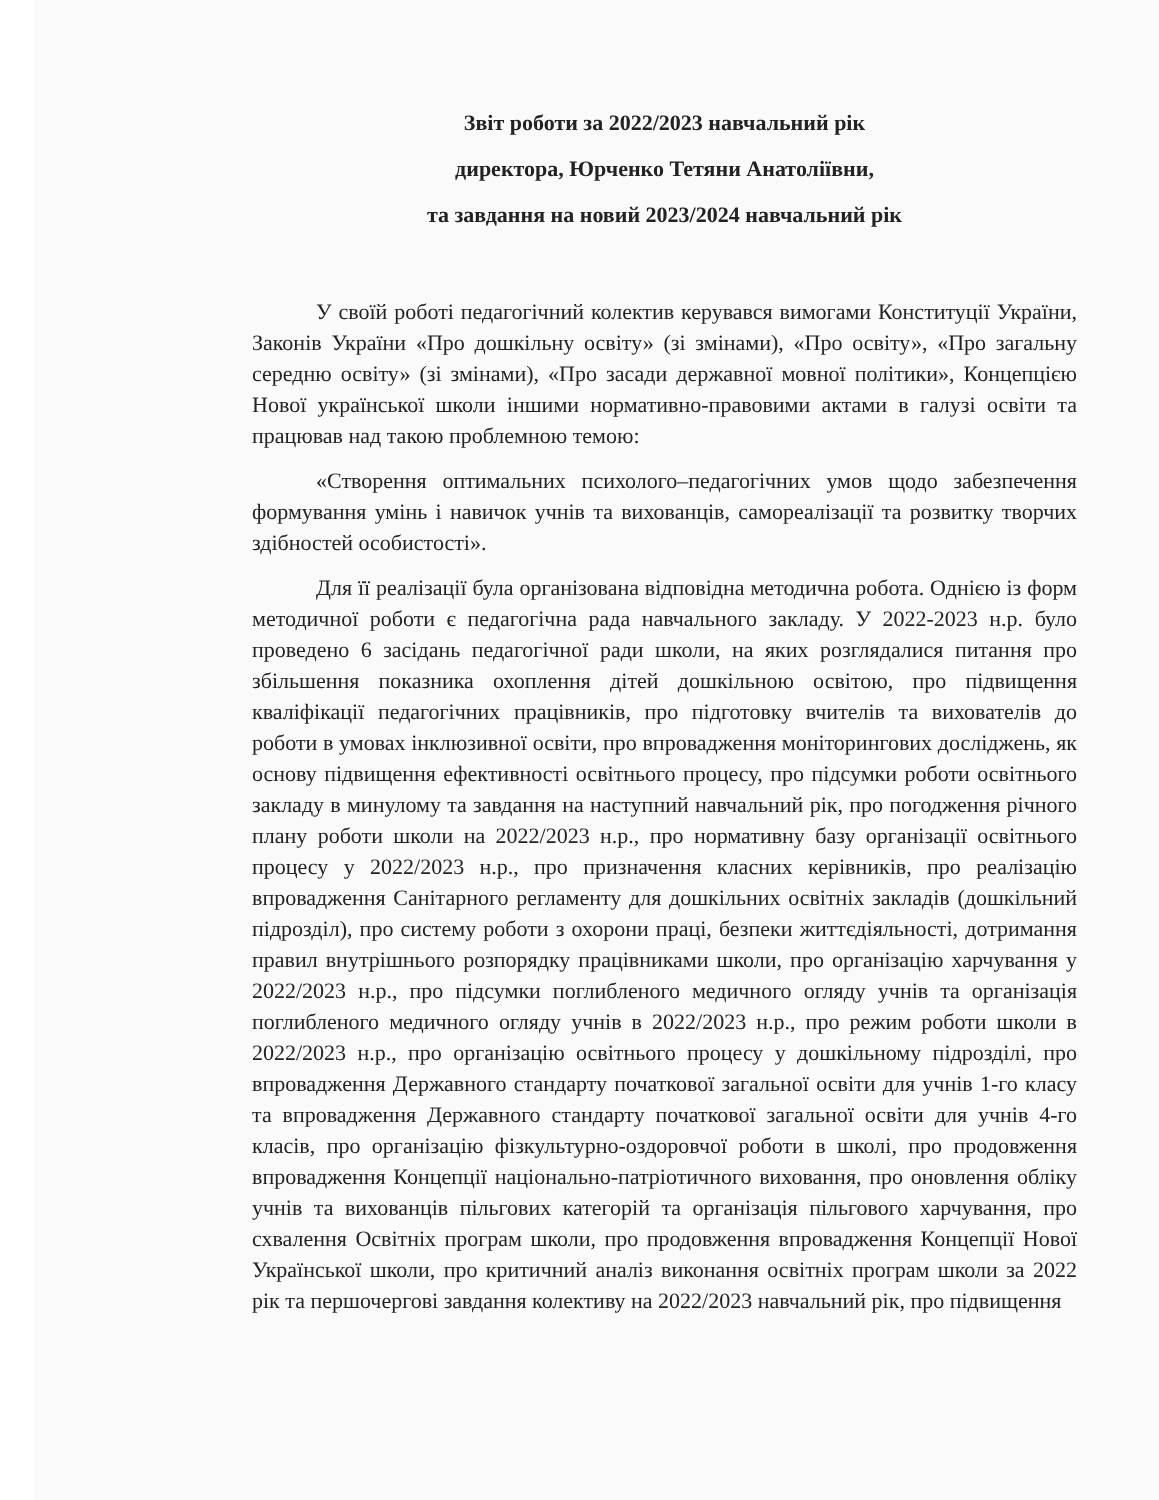Звіт роботи за 2022/2023 навчальний рік
директора, Юрченко Тетяни Анатоліївни,
та завдання на новий 2023/2024 навчальний рік
У своїй роботі педагогічний колектив керувався вимогами Конституції України, Законів України «Про дошкільну освіту» (зі змінами), «Про освіту», «Про загальну середню освіту» (зі змінами), «Про засади державної мовної політики», Концепцією Нової української школи іншими нормативно-правовими актами в галузі освіти та працював над такою проблемною темою:
«Створення оптимальних психолого–педагогічних умов щодо забезпечення формування умінь і навичок учнів та вихованців, самореалізації та розвитку творчих здібностей особистості».
Для її реалізації була організована відповідна методична робота. Однією із форм методичної роботи є педагогічна рада навчального закладу. У 2022-2023 н.р. було проведено 6 засідань педагогічної ради школи, на яких розглядалися питання про збільшення показника охоплення дітей дошкільною освітою, про підвищення кваліфікації педагогічних працівників, про підготовку вчителів та вихователів до роботи в умовах інклюзивної освіти, про впровадження моніторингових досліджень, як основу підвищення ефективності освітнього процесу, про підсумки роботи освітнього закладу в минулому та завдання на наступний навчальний рік, про погодження річного плану роботи школи на 2022/2023 н.р., про нормативну базу організації освітнього процесу у 2022/2023 н.р., про призначення класних керівників, про реалізацію впровадження Санітарного регламенту для дошкільних освітніх закладів (дошкільний підрозділ), про систему роботи з охорони праці, безпеки життєдіяльності, дотримання правил внутрішнього розпорядку працівниками школи, про організацію харчування у 2022/2023 н.р., про підсумки поглибленого медичного огляду учнів та організація поглибленого медичного огляду учнів в 2022/2023 н.р., про режим роботи школи в 2022/2023 н.р., про організацію освітнього процесу у дошкільному підрозділі, про впровадження Державного стандарту початкової загальної освіти для учнів 1-го класу та впровадження Державного стандарту початкової загальної освіти для учнів 4-го класів, про організацію фізкультурно-оздоровчої роботи в школі, про продовження впровадження Концепції національно-патріотичного виховання, про оновлення обліку учнів та вихованців пільгових категорій та організація пільгового харчування, про схвалення Освітніх програм школи, про продовження впровадження Концепції Нової Української школи, про критичний аналіз виконання освітніх програм школи за 2022 рік та першочергові завдання колективу на 2022/2023 навчальний рік, про підвищення